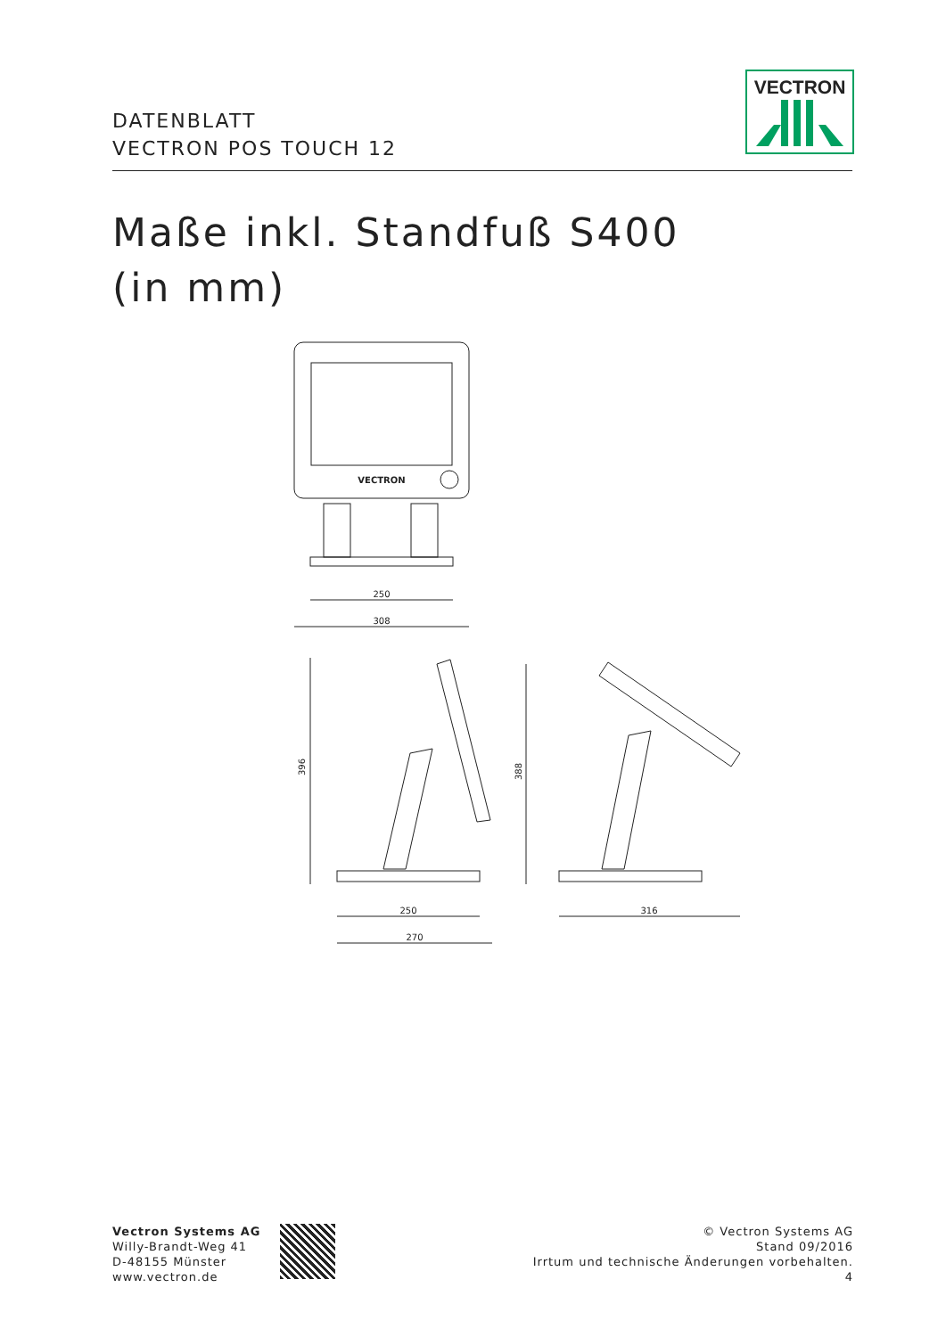DATENBLATT
VECTRON POS TOUCH 12
VECTRON
Maße inkl. Standfuß S400
(in mm)
VECTRON
250
308
396
250
270
388
316
Vectron Systems AG
Willy-Brandt-Weg 41
D-48155 Münster
www.vectron.de
© Vectron Systems AG
Stand 09/2016
Irrtum und technische Änderungen vorbehalten.
4